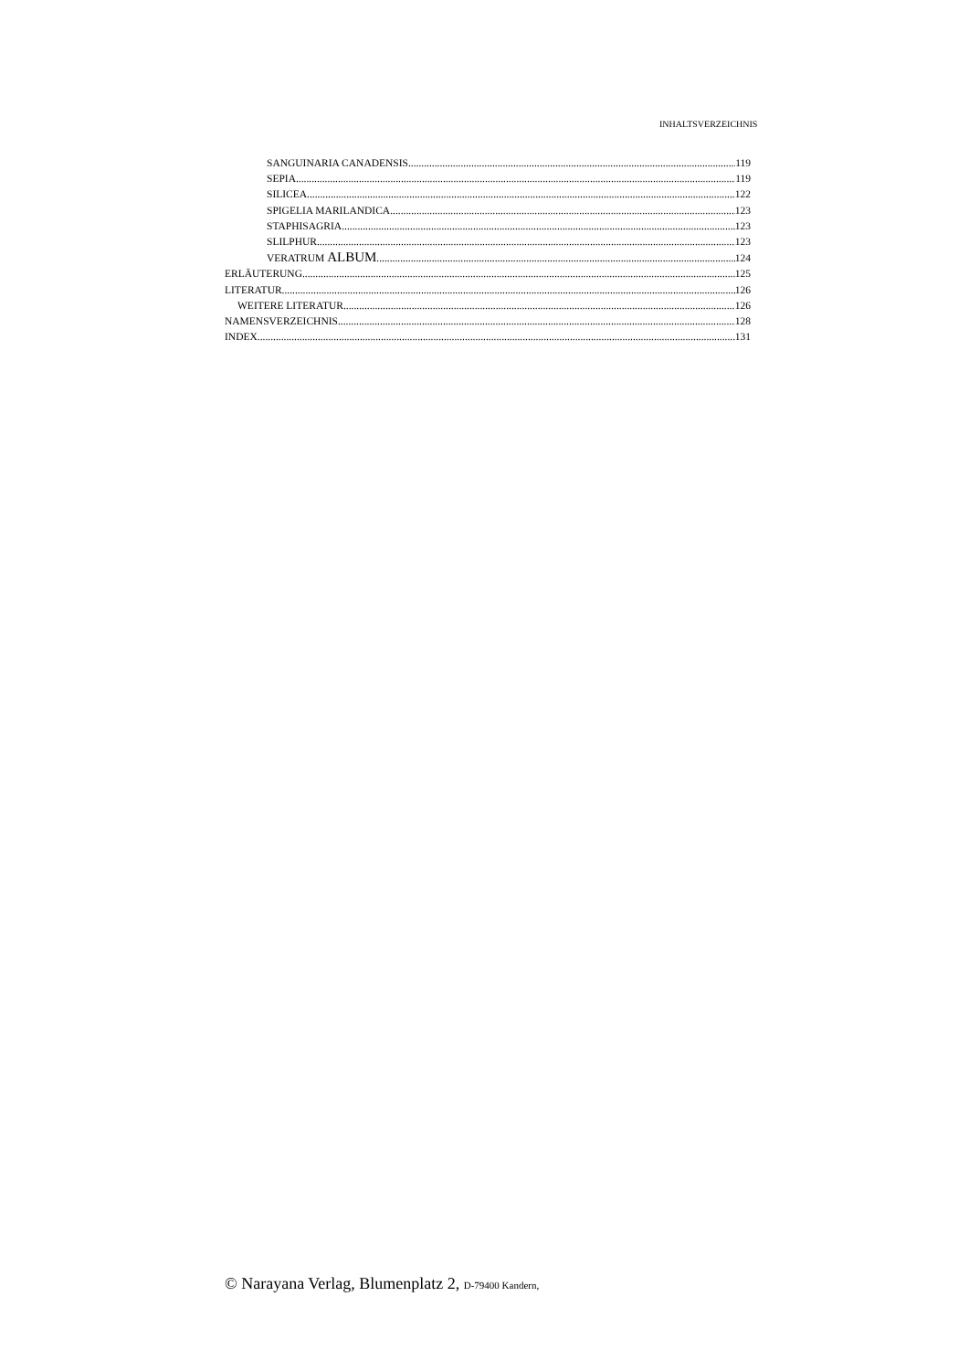INHALTSVERZEICHNIS
SANGUINARIA CANADENSIS 119
SEPIA 119
SILICEA 122
SPIGELIA MARILANDICA 123
STAPHISAGRIA 123
SLILPHUR 123
VERATRUM ALBUM 124
ERLÄUTERUNG 125
LITERATUR 126
WEITERE LITERATUR 126
NAMENSVERZEICHNIS 128
INDEX 131
© Narayana Verlag, Blumenplatz 2, D-79400 Kandern,